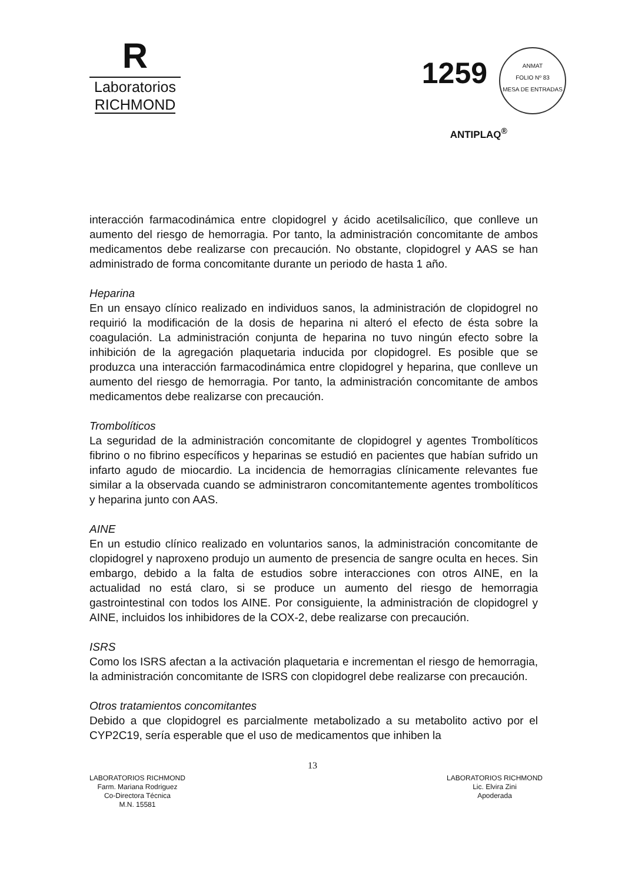R
Laboratorios
RICHMOND
1259
ANMAT
FOLIO Nº 83
MESA DE ENTRADAS
ANTIPLAQ<sup>®</sup>
interacción farmacodinámica entre clopidogrel y ácido acetilsalicílico, que conlleve un aumento del riesgo de hemorragia. Por tanto, la administración concomitante de ambos medicamentos debe realizarse con precaución. No obstante, clopidogrel y AAS se han administrado de forma concomitante durante un periodo de hasta 1 año.
Heparina
En un ensayo clínico realizado en individuos sanos, la administración de clopidogrel no requirió la modificación de la dosis de heparina ni alteró el efecto de ésta sobre la coagulación. La administración conjunta de heparina no tuvo ningún efecto sobre la inhibición de la agregación plaquetaria inducida por clopidogrel. Es posible que se produzca una interacción farmacodinámica entre clopidogrel y heparina, que conlleve un aumento del riesgo de hemorragia. Por tanto, la administración concomitante de ambos medicamentos debe realizarse con precaución.
Trombolíticos
La seguridad de la administración concomitante de clopidogrel y agentes Trombolíticos fibrino o no fibrino específicos y heparinas se estudió en pacientes que habían sufrido un infarto agudo de miocardio. La incidencia de hemorragias clínicamente relevantes fue similar a la observada cuando se administraron concomitantemente agentes trombolíticos y heparina junto con AAS.
AINE
En un estudio clínico realizado en voluntarios sanos, la administración concomitante de clopidogrel y naproxeno produjo un aumento de presencia de sangre oculta en heces. Sin embargo, debido a la falta de estudios sobre interacciones con otros AINE, en la actualidad no está claro, si se produce un aumento del riesgo de hemorragia gastrointestinal con todos los AINE. Por consiguiente, la administración de clopidogrel y AINE, incluidos los inhibidores de la COX-2, debe realizarse con precaución.
ISRS
Como los ISRS afectan a la activación plaquetaria e incrementan el riesgo de hemorragia, la administración concomitante de ISRS con clopidogrel debe realizarse con precaución.
Otros tratamientos concomitantes
Debido a que clopidogrel es parcialmente metabolizado a su metabolito activo por el CYP2C19, sería esperable que el uso de medicamentos que inhiben la
13
LABORATORIOS RICHMOND
Farm. Mariana Rodriguez
Co-Directora Técnica
M.N. 15581
LABORATORIOS RICHMOND
Lic. Elvira Zini
Apoderada